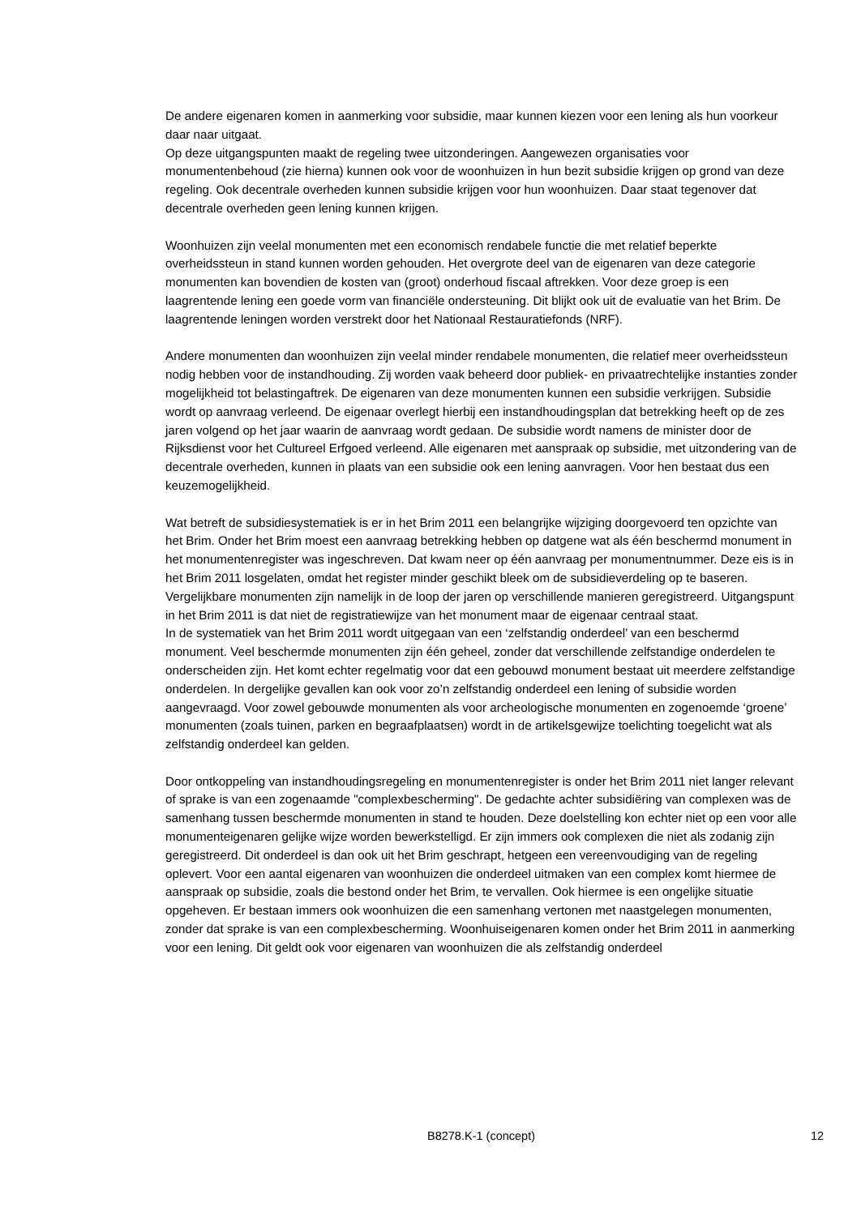De andere eigenaren komen in aanmerking voor subsidie, maar kunnen kiezen voor een lening als hun voorkeur daar naar uitgaat.
Op deze uitgangspunten maakt de regeling twee uitzonderingen. Aangewezen organisaties voor monumentenbehoud (zie hierna) kunnen ook voor de woonhuizen in hun bezit subsidie krijgen op grond van deze regeling. Ook decentrale overheden kunnen subsidie krijgen voor hun woonhuizen. Daar staat tegenover dat decentrale overheden geen lening kunnen krijgen.
Woonhuizen zijn veelal monumenten met een economisch rendabele functie die met relatief beperkte overheidssteun in stand kunnen worden gehouden. Het overgrote deel van de eigenaren van deze categorie monumenten kan bovendien de kosten van (groot) onderhoud fiscaal aftrekken. Voor deze groep is een laagrentende lening een goede vorm van financiële ondersteuning. Dit blijkt ook uit de evaluatie van het Brim. De laagrentende leningen worden verstrekt door het Nationaal Restauratiefonds (NRF).
Andere monumenten dan woonhuizen zijn veelal minder rendabele monumenten, die relatief meer overheidssteun nodig hebben voor de instandhouding. Zij worden vaak beheerd door publiek- en privaatrechtelijke instanties zonder mogelijkheid tot belastingaftrek. De eigenaren van deze monumenten kunnen een subsidie verkrijgen. Subsidie wordt op aanvraag verleend. De eigenaar overlegt hierbij een instandhoudingsplan dat betrekking heeft op de zes jaren volgend op het jaar waarin de aanvraag wordt gedaan. De subsidie wordt namens de minister door de Rijksdienst voor het Cultureel Erfgoed verleend. Alle eigenaren met aanspraak op subsidie, met uitzondering van de decentrale overheden, kunnen in plaats van een subsidie ook een lening aanvragen. Voor hen bestaat dus een keuzemogelijkheid.
Wat betreft de subsidiesystematiek is er in het Brim 2011 een belangrijke wijziging doorgevoerd ten opzichte van het Brim. Onder het Brim moest een aanvraag betrekking hebben op datgene wat als één beschermd monument in het monumentenregister was ingeschreven. Dat kwam neer op één aanvraag per monumentnummer. Deze eis is in het Brim 2011 losgelaten, omdat het register minder geschikt bleek om de subsidieverdeling op te baseren. Vergelijkbare monumenten zijn namelijk in de loop der jaren op verschillende manieren geregistreerd. Uitgangspunt in het Brim 2011 is dat niet de registratiewijze van het monument maar de eigenaar centraal staat.
In de systematiek van het Brim 2011 wordt uitgegaan van een ‘zelfstandig onderdeel’ van een beschermd monument. Veel beschermde monumenten zijn één geheel, zonder dat verschillende zelfstandige onderdelen te onderscheiden zijn. Het komt echter regelmatig voor dat een gebouwd monument bestaat uit meerdere zelfstandige onderdelen. In dergelijke gevallen kan ook voor zo’n zelfstandig onderdeel een lening of subsidie worden aangevraagd. Voor zowel gebouwde monumenten als voor archeologische monumenten en zogenoemde ‘groene’ monumenten (zoals tuinen, parken en begraafplaatsen) wordt in de artikelsgewijze toelichting toegelicht wat als zelfstandig onderdeel kan gelden.
Door ontkoppeling van instandhoudingsregeling en monumentenregister is onder het Brim 2011 niet langer relevant of sprake is van een zogenaamde "complexbescherming". De gedachte achter subsidiëring van complexen was de samenhang tussen beschermde monumenten in stand te houden. Deze doelstelling kon echter niet op een voor alle monumenteigenaren gelijke wijze worden bewerkstelligd. Er zijn immers ook complexen die niet als zodanig zijn geregistreerd. Dit onderdeel is dan ook uit het Brim geschrapt, hetgeen een vereenvoudiging van de regeling oplevert. Voor een aantal eigenaren van woonhuizen die onderdeel uitmaken van een complex komt hiermee de aanspraak op subsidie, zoals die bestond onder het Brim, te vervallen. Ook hiermee is een ongelijke situatie opgeheven. Er bestaan immers ook woonhuizen die een samenhang vertonen met naastgelegen monumenten, zonder dat sprake is van een complexbescherming. Woonhuiseigenaren komen onder het Brim 2011 in aanmerking voor een lening. Dit geldt ook voor eigenaren van woonhuizen die als zelfstandig onderdeel
B8278.K-1 (concept) 12